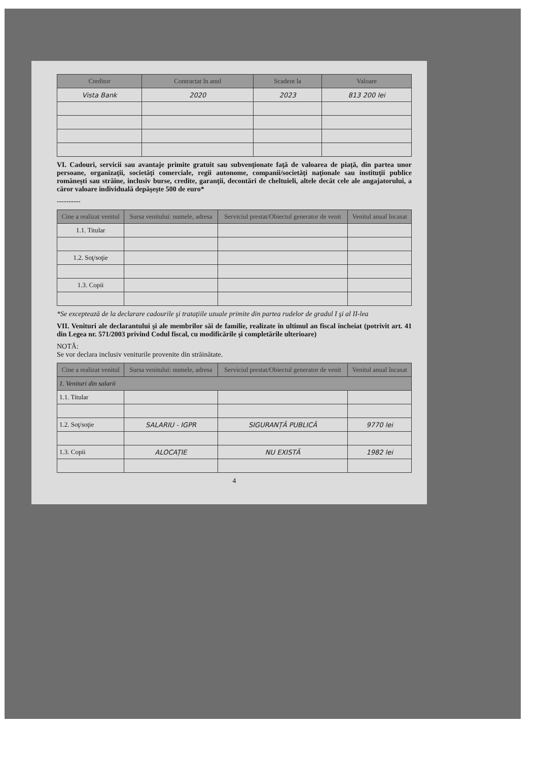| Creditor | Contractat în anul | Scadent la | Valoare |
| --- | --- | --- | --- |
| Vista Bank | 2020 | 2023 | 813 200 lei |
VI. Cadouri, servicii sau avantaje primite gratuit sau subvenţionate faţă de valoarea de piaţă, din partea unor persoane, organizaţii, societăţi comerciale, regii autonome, companii/societăţi naţionale sau instituţii publice româneşti sau străine, inclusiv burse, credite, garanţii, decontări de cheltuieli, altele decât cele ale angajatorului, a căror valoare individuală depăşeşte 500 de euro*
----------
| Cine a realizat venitul | Sursa venitului: numele, adresa | Serviciul prestat/Obiectul generator de venit | Venitul anual încasat |
| --- | --- | --- | --- |
| 1.1. Titular | | | |
| 1.2. Soţ/soţie | | | |
| 1.3. Copii | | | |
*Se exceptează de la declarare cadourile şi trataţiile uzuale primite din partea rudelor de gradul I şi al II-lea
VII. Venituri ale declarantului şi ale membrilor săi de familie, realizate în ultimul an fiscal încheiat (potrivit art. 41 din Legea nr. 571/2003 privind Codul fiscal, cu modificările şi completările ulterioare)
NOTĂ:
Se vor declara inclusiv veniturile provenite din străinătate.
| Cine a realizat venitul | Sursa venitului: numele, adresa | Serviciul prestat/Obiectul generator de venit | Venitul anual încasat |
| --- | --- | --- | --- |
| 1. Venituri din salarii | | | |
| 1.1. Titular | | | |
| 1.2. Soţ/soţie | SALARIU - IGPR | SIGURANȚĂ PUBLICĂ | 9770 lei |
| 1.3. Copii | ALOCAȚIE | NU EXISTĂ | 1982 lei |
4